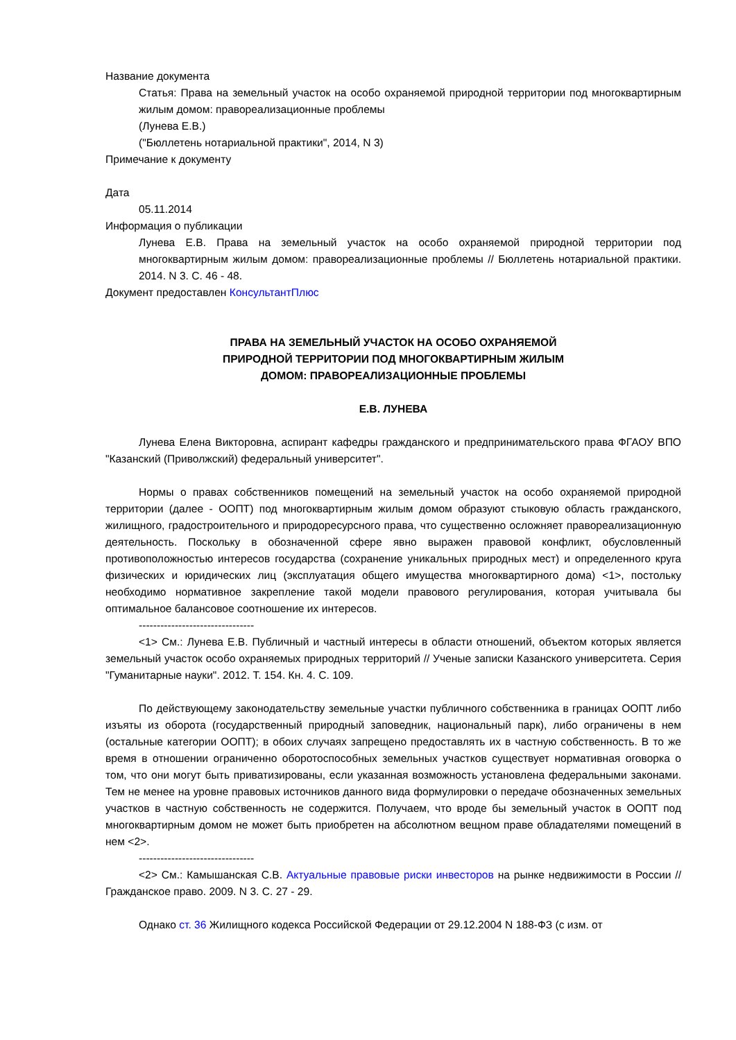Название документа
Статья: Права на земельный участок на особо охраняемой природной территории под многоквартирным жилым домом: правореализационные проблемы
(Лунева Е.В.)
("Бюллетень нотариальной практики", 2014, N 3)
Примечание к документу
Дата
05.11.2014
Информация о публикации
Лунева Е.В. Права на земельный участок на особо охраняемой природной территории под многоквартирным жилым домом: правореализационные проблемы // Бюллетень нотариальной практики. 2014. N 3. С. 46 - 48.
Документ предоставлен КонсультантПлюс
ПРАВА НА ЗЕМЕЛЬНЫЙ УЧАСТОК НА ОСОБО ОХРАНЯЕМОЙ
ПРИРОДНОЙ ТЕРРИТОРИИ ПОД МНОГОКВАРТИРНЫМ ЖИЛЫМ
ДОМОМ: ПРАВОРЕАЛИЗАЦИОННЫЕ ПРОБЛЕМЫ
Е.В. ЛУНЕВА
Лунева Елена Викторовна, аспирант кафедры гражданского и предпринимательского права ФГАОУ ВПО "Казанский (Приволжский) федеральный университет".
Нормы о правах собственников помещений на земельный участок на особо охраняемой природной территории (далее - ООПТ) под многоквартирным жилым домом образуют стыковую область гражданского, жилищного, градостроительного и природоресурсного права, что существенно осложняет правореализационную деятельность. Поскольку в обозначенной сфере явно выражен правовой конфликт, обусловленный противоположностью интересов государства (сохранение уникальных природных мест) и определенного круга физических и юридических лиц (эксплуатация общего имущества многоквартирного дома) <1>, постольку необходимо нормативное закрепление такой модели правового регулирования, которая учитывала бы оптимальное балансовое соотношение их интересов.
--------------------------------
<1> См.: Лунева Е.В. Публичный и частный интересы в области отношений, объектом которых является земельный участок особо охраняемых природных территорий // Ученые записки Казанского университета. Серия "Гуманитарные науки". 2012. Т. 154. Кн. 4. С. 109.
По действующему законодательству земельные участки публичного собственника в границах ООПТ либо изъяты из оборота (государственный природный заповедник, национальный парк), либо ограничены в нем (остальные категории ООПТ); в обоих случаях запрещено предоставлять их в частную собственность. В то же время в отношении ограниченно оборотоспособных земельных участков существует нормативная оговорка о том, что они могут быть приватизированы, если указанная возможность установлена федеральными законами. Тем не менее на уровне правовых источников данного вида формулировки о передаче обозначенных земельных участков в частную собственность не содержится. Получаем, что вроде бы земельный участок в ООПТ под многоквартирным домом не может быть приобретен на абсолютном вещном праве обладателями помещений в нем <2>.
--------------------------------
<2> См.: Камышанская С.В. Актуальные правовые риски инвесторов на рынке недвижимости в России // Гражданское право. 2009. N 3. С. 27 - 29.
Однако ст. 36 Жилищного кодекса Российской Федерации от 29.12.2004 N 188-ФЗ (с изм. от